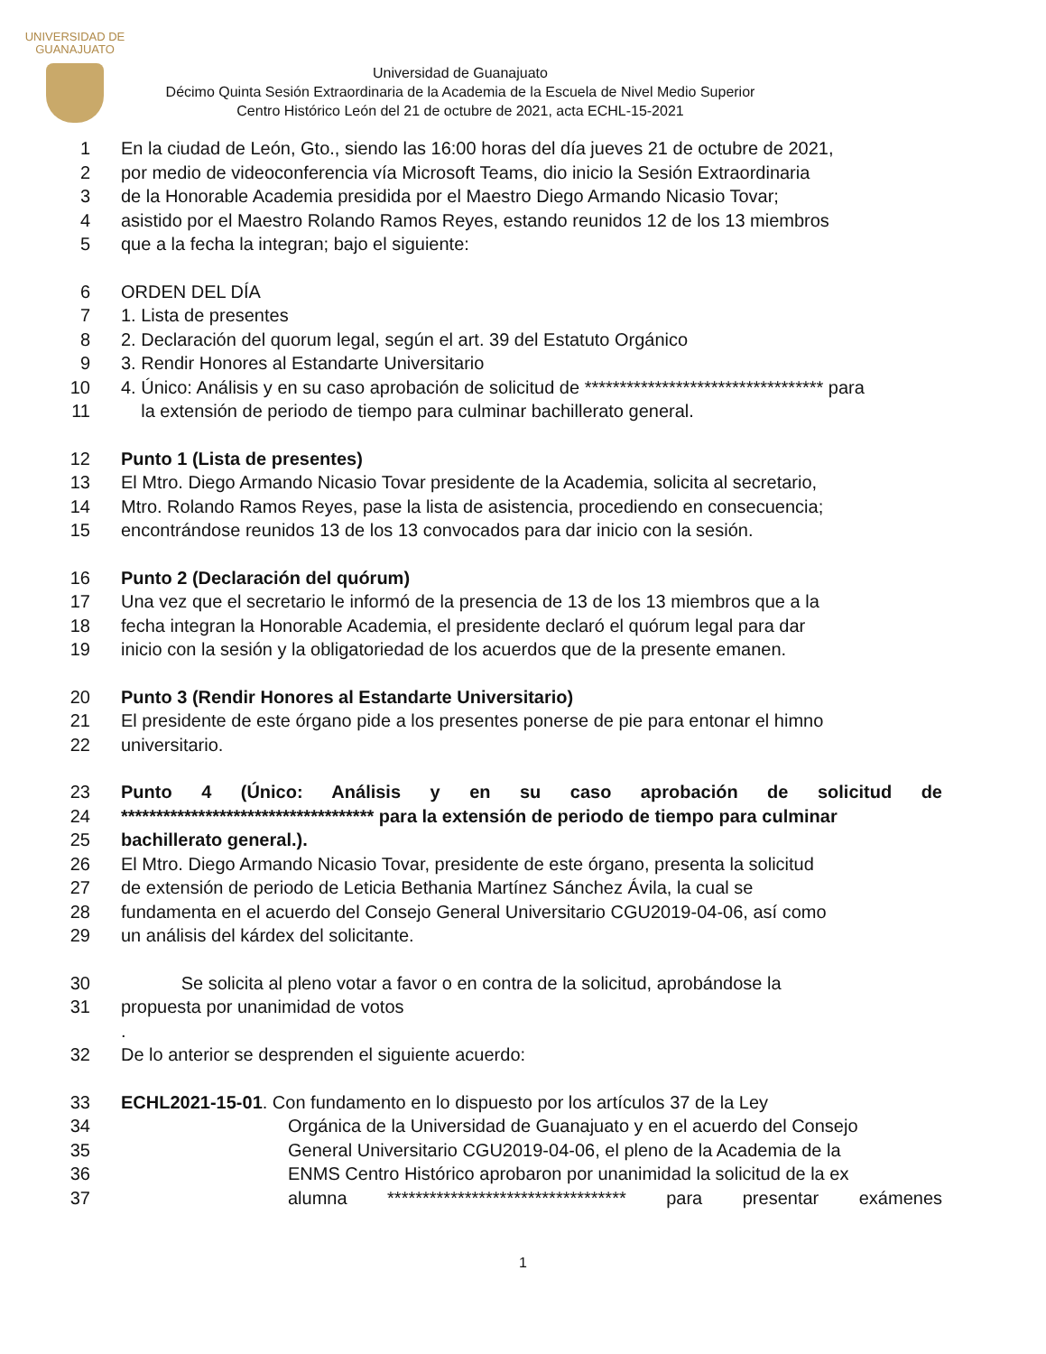UNIVERSIDAD DE
GUANAJUATO
Universidad de Guanajuato
Décimo Quinta Sesión Extraordinaria de la Academia de la Escuela de Nivel Medio Superior Centro Histórico León del 21 de octubre de 2021, acta ECHL-15-2021
1 En la ciudad de León, Gto., siendo las 16:00 horas del día jueves 21 de octubre de 2021,
2 por medio de videoconferencia vía Microsoft Teams, dio inicio la Sesión Extraordinaria
3 de la Honorable Academia presidida por el Maestro Diego Armando Nicasio Tovar;
4 asistido por el Maestro Rolando Ramos Reyes, estando reunidos 12 de los 13 miembros
5 que a la fecha la integran; bajo el siguiente:
6 ORDEN DEL DÍA
7 1. Lista de presentes
8 2. Declaración del quorum legal, según el art. 39 del Estatuto Orgánico
9 3. Rendir Honores al Estandarte Universitario
10 4. Único: Análisis y en su caso aprobación de solicitud de ********************************** para
11 la extensión de periodo de tiempo para culminar bachillerato general.
12 Punto 1 (Lista de presentes)
13 El Mtro. Diego Armando Nicasio Tovar presidente de la Academia, solicita al secretario,
14 Mtro. Rolando Ramos Reyes, pase la lista de asistencia, procediendo en consecuencia;
15 encontrándose reunidos 13 de los 13 convocados para dar inicio con la sesión.
16 Punto 2 (Declaración del quórum)
17 Una vez que el secretario le informó de la presencia de 13 de los 13 miembros que a la
18 fecha integran la Honorable Academia, el presidente declaró el quórum legal para dar
19 inicio con la sesión y la obligatoriedad de los acuerdos que de la presente emanen.
20 Punto 3 (Rendir Honores al Estandarte Universitario)
21 El presidente de este órgano pide a los presentes ponerse de pie para entonar el himno
22 universitario.
23 Punto 4 (Único: Análisis y en su caso aprobación de solicitud de
24 ************************************ para la extensión de periodo de tiempo para culminar
25 bachillerato general.).
26 El Mtro. Diego Armando Nicasio Tovar, presidente de este órgano, presenta la solicitud
27 de extensión de periodo de Leticia Bethania Martínez Sánchez Ávila, la cual se
28 fundamenta en el acuerdo del Consejo General Universitario CGU2019-04-06, así como
29 un análisis del kárdex del solicitante.
30 Se solicita al pleno votar a favor o en contra de la solicitud, aprobándose la
31 propuesta por unanimidad de votos
.
32 De lo anterior se desprenden el siguiente acuerdo:
33 ECHL2021-15-01. Con fundamento en lo dispuesto por los artículos 37 de la Ley
34 Orgánica de la Universidad de Guanajuato y en el acuerdo del Consejo
35 General Universitario CGU2019-04-06, el pleno de la Academia de la
36 ENMS Centro Histórico aprobaron por unanimidad la solicitud de la ex
37 alumna ********************************** para presentar exámenes
1